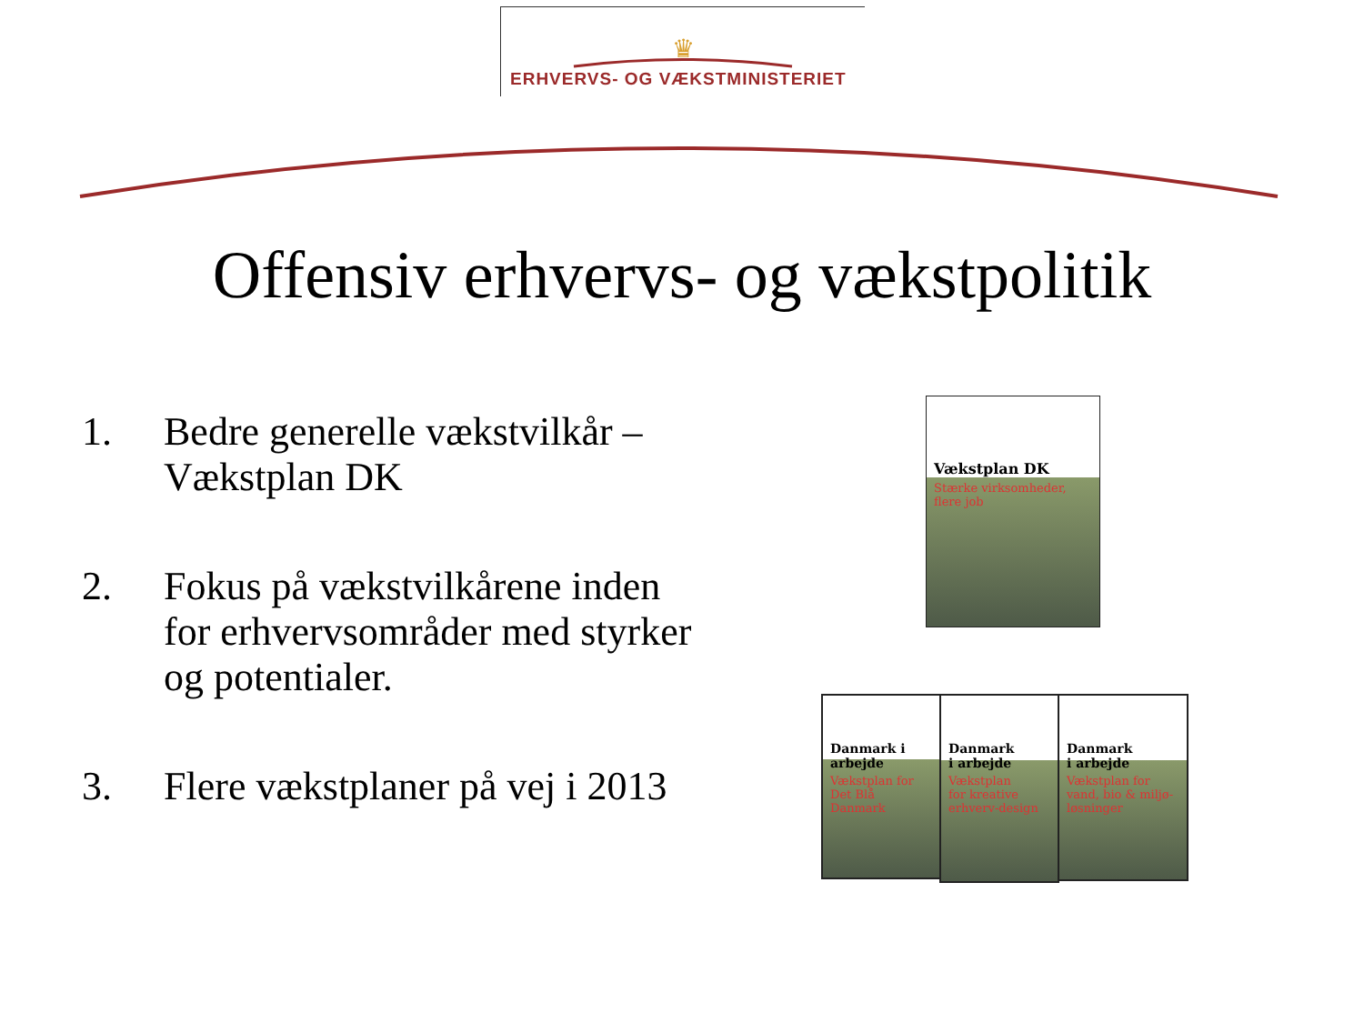ERHVERVS- OG VÆKSTMINISTERIET
♛
Offensiv erhvervs- og vækstpolitik
1. Bedre generelle vækstvilkår –
Vækstplan DK
2. Fokus på vækstvilkårene inden
for erhvervsområder med styrker
og potentialer.
3. Flere vækstplaner på vej i 2013
Vækstplan DK
Stærke virksomheder,
flere job
Danmark i arbejde
Vækstplan for
Det Blå Danmark
Danmark
i arbejde
Vækstplan
for kreative
erhverv-design
Danmark
i arbejde
Vækstplan for
vand, bio & miljø-
løsninger